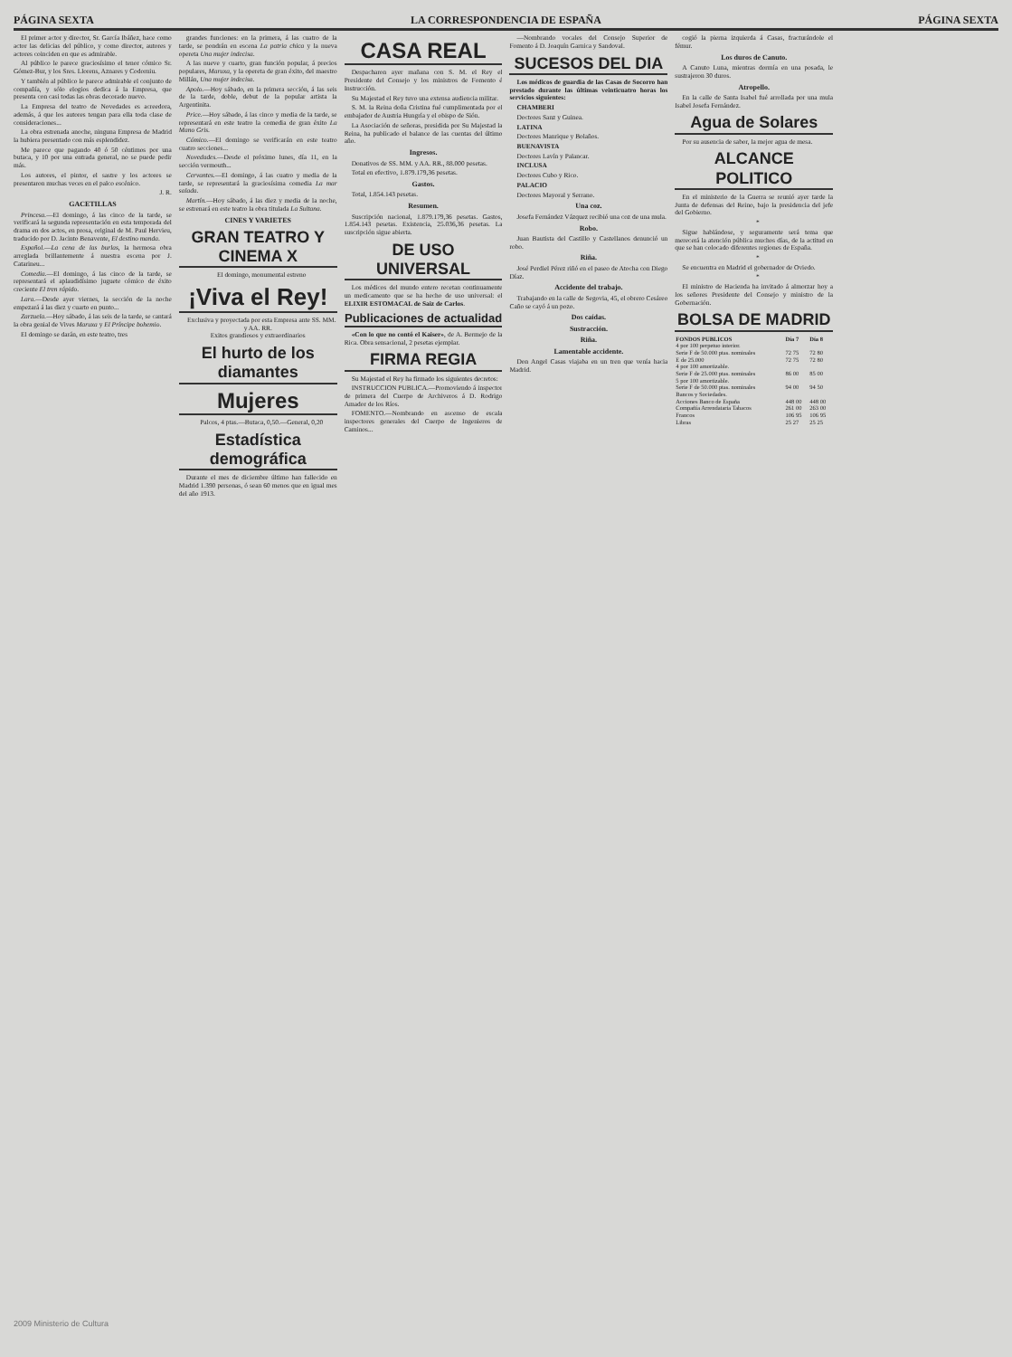PÁGINA SEXTA LA CORRESPONDENCIA DE ESPAÑA PÁGINA SEXTA
El primer actor y director, Sr. García Ibáñez, hace como actor las delicias del público, y como director, autores y actores coinciden en que es admirable.
Al público le parece graciosísimo el tenor cómico Sr. Gómez-Bur, y los Sres. Llorens, Aznares y Codorniu.
Y también al público le parece admirable el conjunto de compañía, y sólo elogios dedica á la Empresa, que presenta con casi todas las obras decorado nuevo.
La Empresa del teatro de Novedades es acreedora, además, á que los autores tengan para ella toda clase de consideraciones...
La obra estrenada anoche, ninguna Empresa de Madrid la hubiera presentado con más esplendidez.
Me parece que pagando 40 ó 50 céntimos por una butaca, y 10 por una entrada general, no se puede pedir más.
Los autores, el pintor, el sastre y los actores se presentaron muchas veces en el palco escénico.
J. R.
GACETILLAS
Princesa.—El domingo, á las cinco de la tarde, se verificará la segunda representación en esta temporada del drama en dos actos, en prosa, original de M. Paul Hervieu, traducido por D. Jacinto Benavente, El destino manda.
Español.—La cena de las burlas, la hermosa obra arreglada brillantemente á nuestra escena por J. Catarineu...
Comedia.—El domingo, á las cinco de la tarde, se representará el aplaudidísimo juguete cómico de éxito creciente El tren rápido.
Lara.—Desde ayer viernes, la sección de la noche empezará á las diez y cuarto en punto...
Zarzuela.—Hoy sábado, á las seis de la tarde, se cantará la obra genial de Vives Maruxa y El Príncipe bohemio.
El domingo se darán, en este teatro, tres
grandes funciones: en la primera, á las cuatro de la tarde, se pondrán en escena La patria chica y la nueva opereta Una mujer indecisa.
A las nueve y cuarto, gran función popular, á precios populares, Maruxa, y la opereta de gran éxito, del maestro Millán, Una mujer indecisa.
Apolo.—Hoy sábado, en la primera sección, á las seis de la tarde, doble, debut de la popular artista la Argentinita.
Price.—Hoy sábado, á las cinco y media de la tarde, se representará en este teatro la comedia de gran éxito La Mano Gris.
Cómico.—El domingo se verificarán en este teatro cuatro secciones...
Novedades.—Desde el próximo lunes, día 11, en la sección vermouth...
Cervantes.—El domingo, á las cuatro y media de la tarde, se representará la graciosísima comedia La mar salada.
Martín.—Hoy sábado, á las diez y media de la noche, se estrenará en este teatro la obra titulada La Sultana.
CINES Y VARIETES
GRAN TEATRO Y CINEMA X
El domingo, monumental estreno
¡Viva el Rey!
Exclusiva y proyectada por esta Empresa ante SS. MM. y AA. RR.
Exitos grandiosos y extraordinarios
El hurto de los diamantes
Mujeres
Palcos, 4 ptas.—Butaca, 0,50.—General, 0,20
Estadística demográfica
Durante el mes de diciembre último han fallecido en Madrid 1.390 personas, ó sean 60 menos que en igual mes del año 1913.
CASA REAL
Despacharon ayer mañana con S. M. el Rey el Presidente del Consejo y los ministros de Fomento é Instrucción.
Su Majestad el Rey tuvo una extensa audiencia militar.
S. M. la Reina doña Cristina fué cumplimentada por el embajador de Austria Hungría y el obispo de Sión.
La Asociación de señoras, presidida por Su Majestad la Reina, ha publicado el balance de las cuentas del último año.
Ingresos.
Donativos de SS. MM. y AA. RR., 88.000 pesetas.
Total en efectivo, 1.879.179,36 pesetas.
Gastos.
Total, 1.854.143 pesetas.
Resumen.
Suscripción nacional, 1.879.179,36 pesetas. Gastos, 1.854.143 pesetas. Existencia, 25.036,36 pesetas. La suscripción sigue abierta.
DE USO UNIVERSAL
Los médicos del mundo entero recetan continuamente un medicamento que se ha hecho de uso universal: el ELIXIR ESTOMACAL de Saiz de Carlos.
Publicaciones de actualidad
«Con lo que no contó el Kaiser», de A. Bermejo de la Rica. Obra sensacional, 2 pesetas ejemplar.
FIRMA REGIA
Su Majestad el Rey ha firmado los siguientes decretos:
INSTRUCCION PUBLICA.—Promoviendo á inspector de primera del Cuerpo de Archiveros á D. Rodrigo Amador de los Ríos.
FOMENTO.—Nombrando en ascenso de escala inspectores generales del Cuerpo de Ingenieros de Caminos...
—Nombrando vocales del Consejo Superior de Fomento á D. Joaquín Garnica y Sandoval.
SUCESOS DEL DIA
Los médicos de guardia de las Casas de Socorro han prestado durante las últimas veinticuatro horas los servicios siguientes:
CHAMBERI
Doctores Sanz y Guinea.
LATINA
Doctores Manrique y Bolaños.
BUENAVISTA
Doctores Lavín y Palancar.
INCLUSA
Doctores Cubo y Rico.
PALACIO
Doctores Mayoral y Serrano.
Una coz.
Josefa Fernández Vázquez recibió una coz de una mula.
Robo.
Juan Bautista del Castillo y Castellanos denunció un robo.
Riña.
José Perdiel Pérez riñó en el paseo de Atocha con Diego Díaz.
Accidente del trabajo.
Trabajando en la calle de Segovia, 45, el obrero Cesáreo Caño se cayó á un pozo.
Dos caídas.
Sustracción.
Riña.
Lamentable accidente.
Don Angel Casas viajaba en un tren que venía hacia Madrid.
cogió la pierna izquierda á Casas, fracturándole el fémur.
Los duros de Canuto.
A Canuto Luna, mientras dormía en una posada, le sustrajeron 30 duros.
Atropello.
En la calle de Santa Isabel fué arrollada por una mula Isabel Josefa Fernández.
Agua de Solares
Por su ausencia de sabor, la mejor agua de mesa.
ALCANCE POLITICO
En el ministerio de la Guerra se reunió ayer tarde la Junta de defensas del Reino, bajo la presidencia del jefe del Gobierno.
*
Sigue hablándose, y seguramente será tema que merecerá la atención pública muchos días, de la actitud en que se han colocado diferentes regiones de España.
*
Se encuentra en Madrid el gobernador de Oviedo.
*
El ministro de Hacienda ha invitado á almorzar hoy a los señores Presidente del Consejo y ministro de la Gobernación.
BOLSA DE MADRID
| FONDOS PUBLICOS | Día 7 | Día 8 |
| --- | --- | --- |
| 4 por 100 perpetuo interior. | | |
| Serie F de 50.000 ptas. nominales | 72 75 | 72 80 |
| E de 25.000 | 72 75 | 72 80 |
| 4 por 100 amortizable. | | |
| Serie F de 25.000 ptas. nominales | 86 00 | 85 00 |
| 5 por 100 amortizable. | | |
| Serie F de 50.000 ptas. nominales | 94 00 | 94 50 |
| Bancos y Sociedades. | | |
| Acciones Banco de España | 448 00 | 448 00 |
| Compañía Arrendataria Tabacos | 261 00 | 263 00 |
| Francos | 106 95 | 106 95 |
| Libras | 25 27 | 25 25 |
2009 Ministerio de Cultura